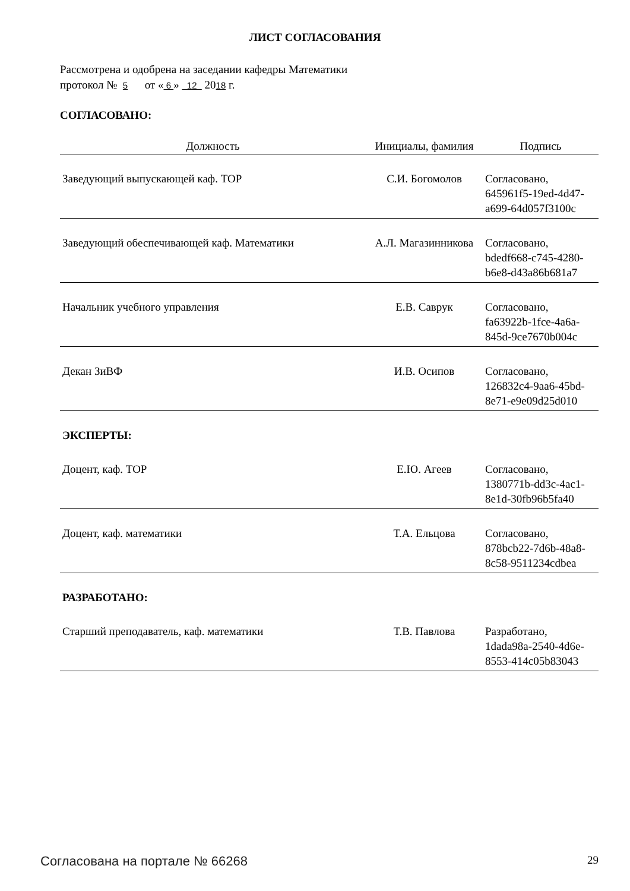ЛИСТ СОГЛАСОВАНИЯ
Рассмотрена и одобрена на заседании кафедры Математики
протокол № 5 от « 6 » 12 2018 г.
СОГЛАСОВАНО:
| Должность | Инициалы, фамилия | Подпись |
| --- | --- | --- |
| Заведующий выпускающей каф. ТОР | С.И. Богомолов | Согласовано, 645961f5-19ed-4d47-a699-64d057f3100c |
| Заведующий обеспечивающей каф. Математики | А.Л. Магазинникова | Согласовано, bdedf668-c745-4280-b6e8-d43a86b681a7 |
| Начальник учебного управления | Е.В. Саврук | Согласовано, fa63922b-1fce-4a6a-845d-9ce7670b004c |
| Декан ЗиВФ | И.В. Осипов | Согласовано, 126832c4-9aa6-45bd-8e71-e9e09d25d010 |
| ЭКСПЕРТЫ: | | |
| Доцент, каф. ТОР | Е.Ю. Агеев | Согласовано, 1380771b-dd3c-4ac1-8e1d-30fb96b5fa40 |
| Доцент, каф. математики | Т.А. Ельцова | Согласовано, 878bcb22-7d6b-48a8-8c58-9511234cdbea |
| РАЗРАБОТАНО: | | |
| Старший преподаватель, каф. математики | Т.В. Павлова | Разработано, 1dada98a-2540-4d6e-8553-414c05b83043 |
Согласована на портале № 66268 29